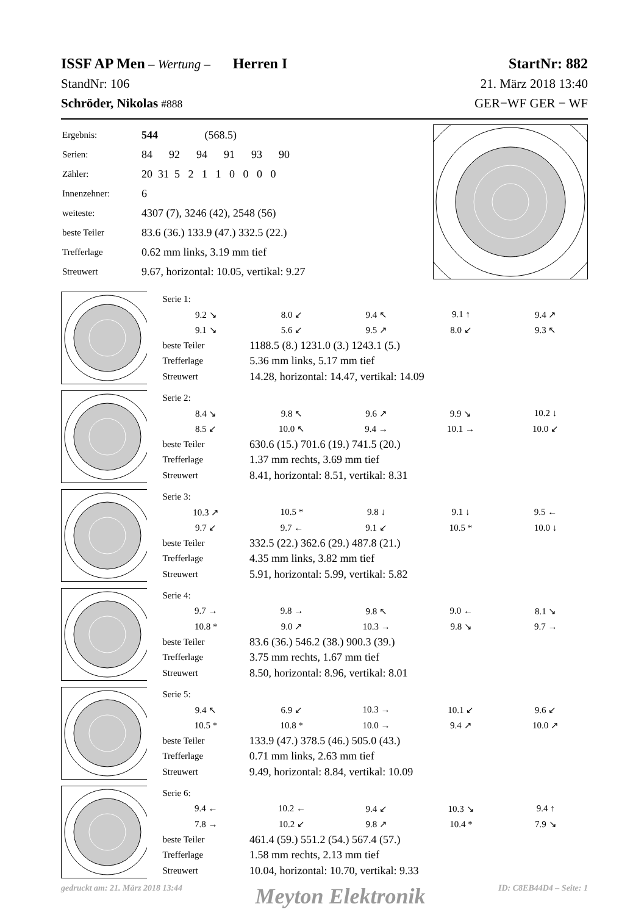ISSF AP Men – Wertung – Herren I StartNr: 882
StandNr: 106 21. März 2018 13:40
Schröder, Nikolas #888 GER−WF GER − WF
| Ergebnis: | 544 (568.5) |
| Serien: | 84 92 94 91 93 90 |
| Zähler: | 20 31 5 2 1 1 0 0 0 0 |
| Innenzehner: | 6 |
| weiteste: | 4307 (7), 3246 (42), 2548 (56) |
| beste Teiler | 83.6 (36.) 133.9 (47.) 332.5 (22.) |
| Trefferlage | 0.62 mm links, 3.19 mm tief |
| Streuwert | 9.67, horizontal: 10.05, vertikal: 9.27 |
| Serie 1: | | | | |
| 9.2 ↘ | 8.0 ↙ | 9.4 ↖ | 9.1 ↑ | 9.4 ↗ |
| 9.1 ↘ | 5.6 ↙ | 9.5 ↗ | 8.0 ↙ | 9.3 ↖ |
| beste Teiler | 1188.5 (8.) 1231.0 (3.) 1243.1 (5.) | | | |
| Trefferlage | 5.36 mm links, 5.17 mm tief | | | |
| Streuwert | 14.28, horizontal: 14.47, vertikal: 14.09 | | | |
| Serie 2: | | | | |
| 8.4 ↘ | 9.8 ↖ | 9.6 ↗ | 9.9 ↘ | 10.2 ↓ |
| 8.5 ↙ | 10.0 ↖ | 9.4 → | 10.1 → | 10.0 ↙ |
| beste Teiler | 630.6 (15.) 701.6 (19.) 741.5 (20.) | | | |
| Trefferlage | 1.37 mm rechts, 3.69 mm tief | | | |
| Streuwert | 8.41, horizontal: 8.51, vertikal: 8.31 | | | |
| Serie 3: | | | | |
| 10.3 ↗ | 10.5 * | 9.8 ↓ | 9.1 ↓ | 9.5 ← |
| 9.7 ↙ | 9.7 ← | 9.1 ↙ | 10.5 * | 10.0 ↓ |
| beste Teiler | 332.5 (22.) 362.6 (29.) 487.8 (21.) | | | |
| Trefferlage | 4.35 mm links, 3.82 mm tief | | | |
| Streuwert | 5.91, horizontal: 5.99, vertikal: 5.82 | | | |
| Serie 4: | | | | |
| 9.7 → | 9.8 → | 9.8 ↖ | 9.0 ← | 8.1 ↘ |
| 10.8 * | 9.0 ↗ | 10.3 → | 9.8 ↘ | 9.7 → |
| beste Teiler | 83.6 (36.) 546.2 (38.) 900.3 (39.) | | | |
| Trefferlage | 3.75 mm rechts, 1.67 mm tief | | | |
| Streuwert | 8.50, horizontal: 8.96, vertikal: 8.01 | | | |
| Serie 5: | | | | |
| 9.4 ↖ | 6.9 ↙ | 10.3 → | 10.1 ↙ | 9.6 ↙ |
| 10.5 * | 10.8 * | 10.0 → | 9.4 ↗ | 10.0 ↗ |
| beste Teiler | 133.9 (47.) 378.5 (46.) 505.0 (43.) | | | |
| Trefferlage | 0.71 mm links, 2.63 mm tief | | | |
| Streuwert | 9.49, horizontal: 8.84, vertikal: 10.09 | | | |
| Serie 6: | | | | |
| 9.4 ← | 10.2 ← | 9.4 ↙ | 10.3 ↘ | 9.4 ↑ |
| 7.8 → | 10.2 ↙ | 9.8 ↗ | 10.4 * | 7.9 ↘ |
| beste Teiler | 461.4 (59.) 551.2 (54.) 567.4 (57.) | | | |
| Trefferlage | 1.58 mm rechts, 2.13 mm tief | | | |
| Streuwert | 10.04, horizontal: 10.70, vertikal: 9.33 | | | |
gedruckt am: 21. März 2018 13:44 Meyton Elektronik ID: C8EB44D4 – Seite: 1